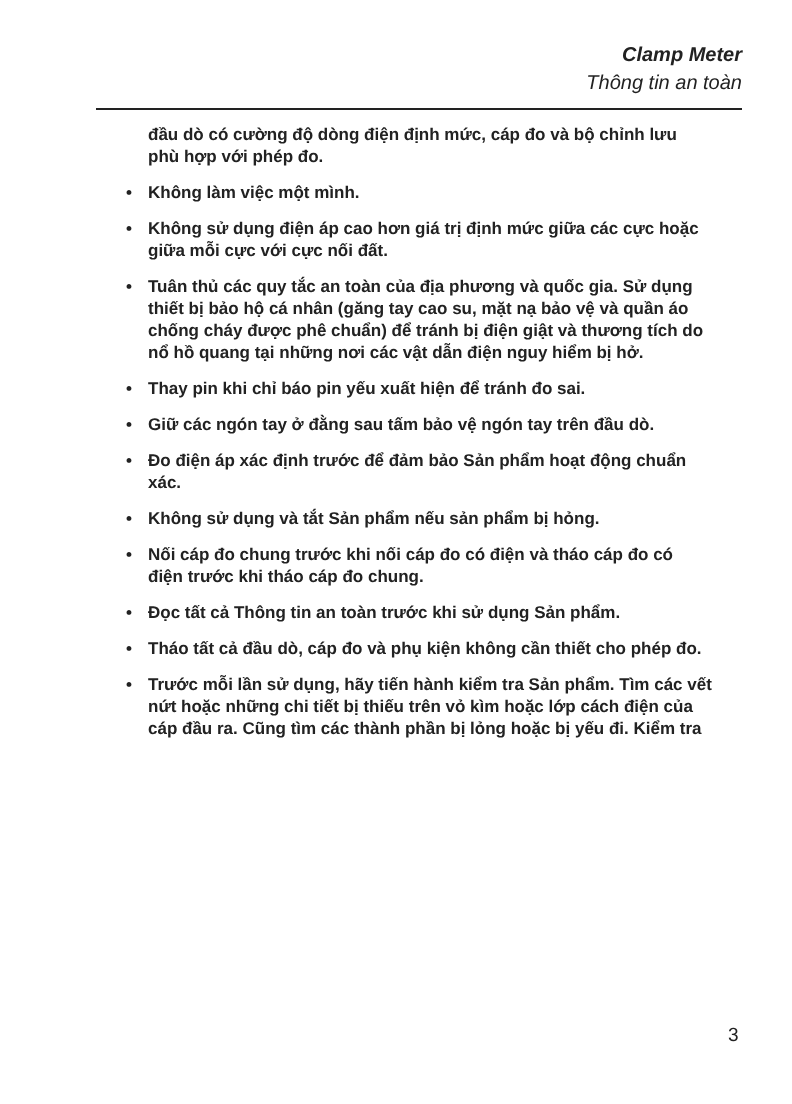Clamp Meter
Thông tin an toàn
đầu dò có cường độ dòng điện định mức, cáp đo và bộ chỉnh lưu phù hợp với phép đo.
• Không làm việc một mình.
• Không sử dụng điện áp cao hơn giá trị định mức giữa các cực hoặc giữa mỗi cực với cực nối đất.
• Tuân thủ các quy tắc an toàn của địa phương và quốc gia. Sử dụng thiết bị bảo hộ cá nhân (găng tay cao su, mặt nạ bảo vệ và quần áo chống cháy được phê chuẩn) để tránh bị điện giật và thương tích do nổ hồ quang tại những nơi các vật dẫn điện nguy hiểm bị hở.
• Thay pin khi chỉ báo pin yếu xuất hiện để tránh đo sai.
• Giữ các ngón tay ở đằng sau tấm bảo vệ ngón tay trên đầu dò.
• Đo điện áp xác định trước để đảm bảo Sản phẩm hoạt động chuẩn xác.
• Không sử dụng và tắt Sản phẩm nếu sản phẩm bị hỏng.
• Nối cáp đo chung trước khi nối cáp đo có điện và tháo cáp đo có điện trước khi tháo cáp đo chung.
• Đọc tất cả Thông tin an toàn trước khi sử dụng Sản phẩm.
• Tháo tất cả đầu dò, cáp đo và phụ kiện không cần thiết cho phép đo.
• Trước mỗi lần sử dụng, hãy tiến hành kiểm tra Sản phẩm. Tìm các vết nứt hoặc những chi tiết bị thiếu trên vỏ kìm hoặc lớp cách điện của cáp đầu ra. Cũng tìm các thành phần bị lỏng hoặc bị yếu đi. Kiểm tra
3